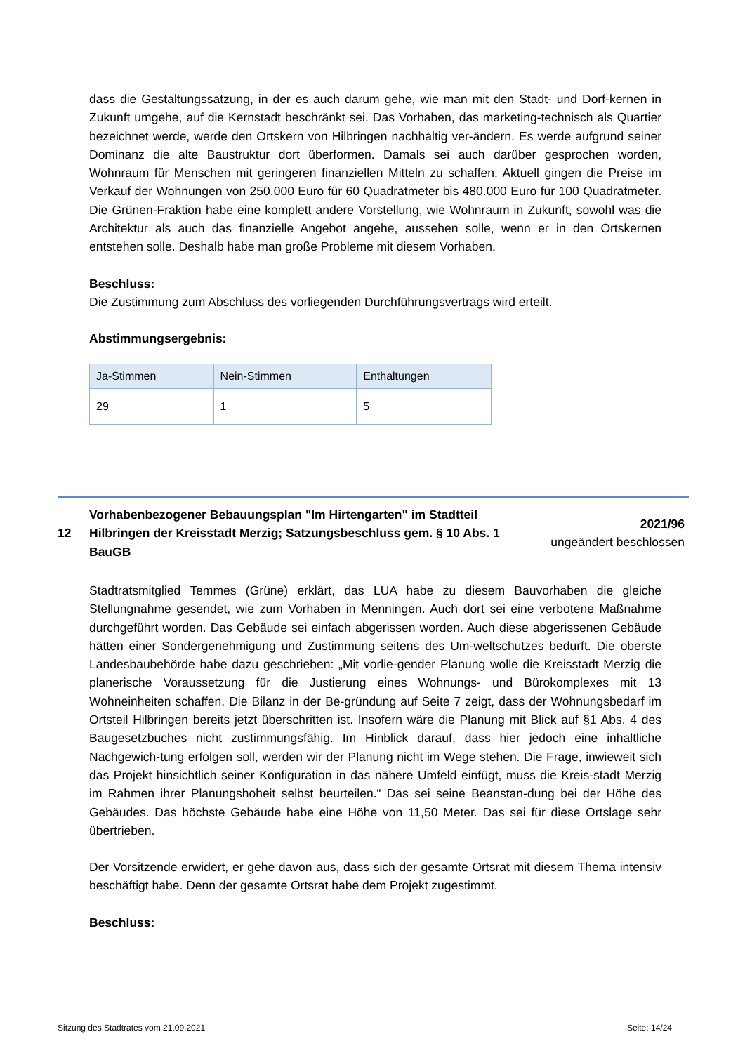dass die Gestaltungssatzung, in der es auch darum gehe, wie man mit den Stadt- und Dorf-kernen in Zukunft umgehe, auf die Kernstadt beschränkt sei. Das Vorhaben, das marketing-technisch als Quartier bezeichnet werde, werde den Ortskern von Hilbringen nachhaltig ver-ändern. Es werde aufgrund seiner Dominanz die alte Baustruktur dort überformen. Damals sei auch darüber gesprochen worden, Wohnraum für Menschen mit geringeren finanziellen Mitteln zu schaffen. Aktuell gingen die Preise im Verkauf der Wohnungen von 250.000 Euro für 60 Quadratmeter bis 480.000 Euro für 100 Quadratmeter. Die Grünen-Fraktion habe eine komplett andere Vorstellung, wie Wohnraum in Zukunft, sowohl was die Architektur als auch das finanzielle Angebot angehe, aussehen solle, wenn er in den Ortskernen entstehen solle. Deshalb habe man große Probleme mit diesem Vorhaben.
Beschluss:
Die Zustimmung zum Abschluss des vorliegenden Durchführungsvertrags wird erteilt.
Abstimmungsergebnis:
| Ja-Stimmen | Nein-Stimmen | Enthaltungen |
| --- | --- | --- |
| 29 | 1 | 5 |
12
Vorhabenbezogener Bebauungsplan "Im Hirtengarten" im Stadtteil Hilbringen der Kreisstadt Merzig; Satzungsbeschluss gem. § 10 Abs. 1 BauGB
2021/96
ungeändert beschlossen
Stadtratsmitglied Temmes (Grüne) erklärt, das LUA habe zu diesem Bauvorhaben die gleiche Stellungnahme gesendet, wie zum Vorhaben in Menningen. Auch dort sei eine verbotene Maßnahme durchgeführt worden. Das Gebäude sei einfach abgerissen worden. Auch diese abgerissenen Gebäude hätten einer Sondergenehmigung und Zustimmung seitens des Um-weltschutzes bedurft. Die oberste Landesbaubehörde habe dazu geschrieben: „Mit vorlie-gender Planung wolle die Kreisstadt Merzig die planerische Voraussetzung für die Justierung eines Wohnungs- und Bürokomplexes mit 13 Wohneinheiten schaffen. Die Bilanz in der Be-gründung auf Seite 7 zeigt, dass der Wohnungsbedarf im Ortsteil Hilbringen bereits jetzt überschritten ist. Insofern wäre die Planung mit Blick auf §1 Abs. 4 des Baugesetzbuches nicht zustimmungsfähig. Im Hinblick darauf, dass hier jedoch eine inhaltliche Nachgewich-tung erfolgen soll, werden wir der Planung nicht im Wege stehen. Die Frage, inwieweit sich das Projekt hinsichtlich seiner Konfiguration in das nähere Umfeld einfügt, muss die Kreis-stadt Merzig im Rahmen ihrer Planungshoheit selbst beurteilen.“ Das sei seine Beanstan-dung bei der Höhe des Gebäudes. Das höchste Gebäude habe eine Höhe von 11,50 Meter. Das sei für diese Ortslage sehr übertrieben.
Der Vorsitzende erwidert, er gehe davon aus, dass sich der gesamte Ortsrat mit diesem Thema intensiv beschäftigt habe. Denn der gesamte Ortsrat habe dem Projekt zugestimmt.
Beschluss:
Sitzung des Stadtrates vom 21.09.2021 Seite: 14/24